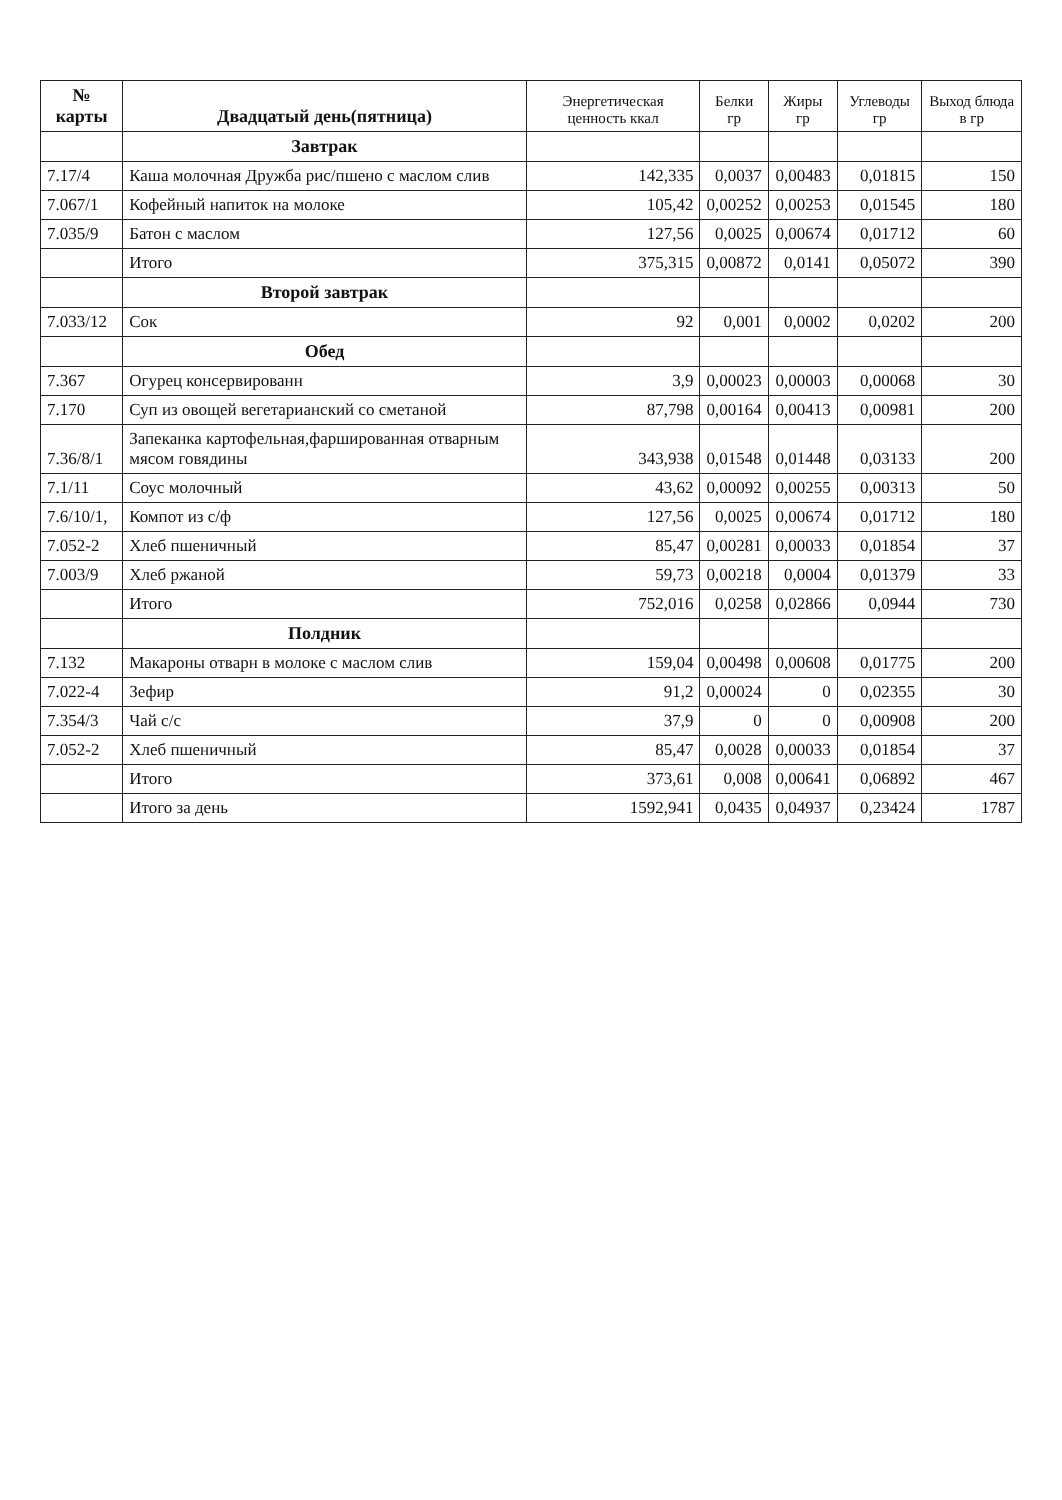| № карты | Двадцатый день(пятница) | Энергетическая ценность ккал | Белки гр | Жиры гр | Углеводы гр | Выход блюда в гр |
| --- | --- | --- | --- | --- | --- | --- |
| | Завтрак | | | | | |
| 7.17/4 | Каша молочная Дружба рис/пшено с маслом слив | 142,335 | 0,0037 | 0,00483 | 0,01815 | 150 |
| 7.067/1 | Кофейный напиток на молоке | 105,42 | 0,00252 | 0,00253 | 0,01545 | 180 |
| 7.035/9 | Батон с маслом | 127,56 | 0,0025 | 0,00674 | 0,01712 | 60 |
| | Итого | 375,315 | 0,00872 | 0,0141 | 0,05072 | 390 |
| | Второй завтрак | | | | | |
| 7.033/12 | Сок | 92 | 0,001 | 0,0002 | 0,0202 | 200 |
| | Обед | | | | | |
| 7.367 | Огурец консервированн | 3,9 | 0,00023 | 0,00003 | 0,00068 | 30 |
| 7.170 | Суп из овощей вегетарианский со сметаной | 87,798 | 0,00164 | 0,00413 | 0,00981 | 200 |
| 7.36/8/1 | Запеканка картофельная,фаршированная отварным мясом говядины | 343,938 | 0,01548 | 0,01448 | 0,03133 | 200 |
| 7.1/11 | Соус молочный | 43,62 | 0,00092 | 0,00255 | 0,00313 | 50 |
| 7.6/10/1, | Компот из с/ф | 127,56 | 0,0025 | 0,00674 | 0,01712 | 180 |
| 7.052-2 | Хлеб пшеничный | 85,47 | 0,00281 | 0,00033 | 0,01854 | 37 |
| 7.003/9 | Хлеб ржаной | 59,73 | 0,00218 | 0,0004 | 0,01379 | 33 |
| | Итого | 752,016 | 0,0258 | 0,02866 | 0,0944 | 730 |
| | Полдник | | | | | |
| 7.132 | Макароны отварн в молоке с маслом слив | 159,04 | 0,00498 | 0,00608 | 0,01775 | 200 |
| 7.022-4 | Зефир | 91,2 | 0,00024 | 0 | 0,02355 | 30 |
| 7.354/3 | Чай с/с | 37,9 | 0 | 0 | 0,00908 | 200 |
| 7.052-2 | Хлеб пшеничный | 85,47 | 0,0028 | 0,00033 | 0,01854 | 37 |
| | Итого | 373,61 | 0,008 | 0,00641 | 0,06892 | 467 |
| | Итого за день | 1592,941 | 0,0435 | 0,04937 | 0,23424 | 1787 |